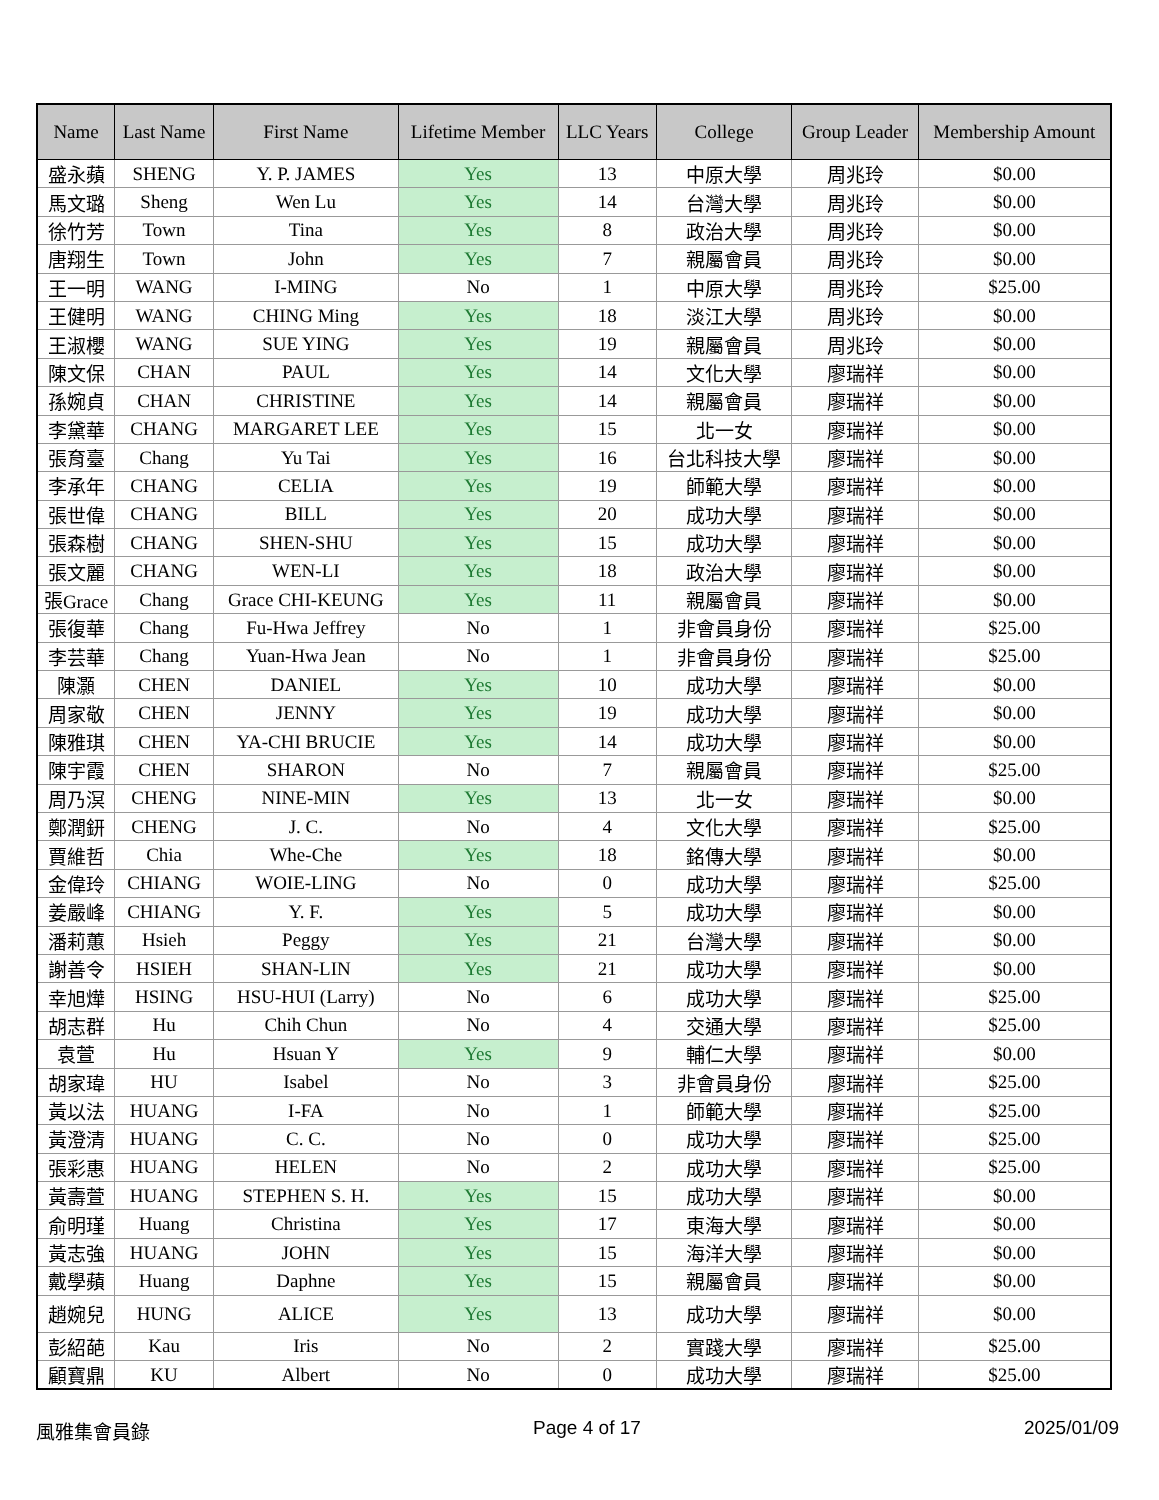| Name | Last Name | First Name | Lifetime Member | LLC Years | College | Group Leader | Membership Amount |
| --- | --- | --- | --- | --- | --- | --- | --- |
| 盛永蘋 | SHENG | Y. P. JAMES | Yes | 13 | 中原大學 | 周兆玲 | $0.00 |
| 馬文璐 | Sheng | Wen Lu | Yes | 14 | 台灣大學 | 周兆玲 | $0.00 |
| 徐竹芳 | Town | Tina | Yes | 8 | 政治大學 | 周兆玲 | $0.00 |
| 唐翔生 | Town | John | Yes | 7 | 親屬會員 | 周兆玲 | $0.00 |
| 王一明 | WANG | I-MING | No | 1 | 中原大學 | 周兆玲 | $25.00 |
| 王健明 | WANG | CHING Ming | Yes | 18 | 淡江大學 | 周兆玲 | $0.00 |
| 王淑櫻 | WANG | SUE YING | Yes | 19 | 親屬會員 | 周兆玲 | $0.00 |
| 陳文保 | CHAN | PAUL | Yes | 14 | 文化大學 | 廖瑞祥 | $0.00 |
| 孫婉貞 | CHAN | CHRISTINE | Yes | 14 | 親屬會員 | 廖瑞祥 | $0.00 |
| 李黛華 | CHANG | MARGARET LEE | Yes | 15 | 北一女 | 廖瑞祥 | $0.00 |
| 張育臺 | Chang | Yu Tai | Yes | 16 | 台北科技大學 | 廖瑞祥 | $0.00 |
| 李承年 | CHANG | CELIA | Yes | 19 | 師範大學 | 廖瑞祥 | $0.00 |
| 張世偉 | CHANG | BILL | Yes | 20 | 成功大學 | 廖瑞祥 | $0.00 |
| 張森樹 | CHANG | SHEN-SHU | Yes | 15 | 成功大學 | 廖瑞祥 | $0.00 |
| 張文麗 | CHANG | WEN-LI | Yes | 18 | 政治大學 | 廖瑞祥 | $0.00 |
| 張Grace | Chang | Grace CHI-KEUNG | Yes | 11 | 親屬會員 | 廖瑞祥 | $0.00 |
| 張復華 | Chang | Fu-Hwa Jeffrey | No | 1 | 非會員身份 | 廖瑞祥 | $25.00 |
| 李芸華 | Chang | Yuan-Hwa Jean | No | 1 | 非會員身份 | 廖瑞祥 | $25.00 |
| 陳灝 | CHEN | DANIEL | Yes | 10 | 成功大學 | 廖瑞祥 | $0.00 |
| 周家敬 | CHEN | JENNY | Yes | 19 | 成功大學 | 廖瑞祥 | $0.00 |
| 陳雅琪 | CHEN | YA-CHI BRUCIE | Yes | 14 | 成功大學 | 廖瑞祥 | $0.00 |
| 陳宇霞 | CHEN | SHARON | No | 7 | 親屬會員 | 廖瑞祥 | $25.00 |
| 周乃溟 | CHENG | NINE-MIN | Yes | 13 | 北一女 | 廖瑞祥 | $0.00 |
| 鄭潤鈃 | CHENG | J. C. | No | 4 | 文化大學 | 廖瑞祥 | $25.00 |
| 賈維哲 | Chia | Whe-Che | Yes | 18 | 銘傳大學 | 廖瑞祥 | $0.00 |
| 金偉玲 | CHIANG | WOIE-LING | No | 0 | 成功大學 | 廖瑞祥 | $25.00 |
| 姜嚴峰 | CHIANG | Y. F. | Yes | 5 | 成功大學 | 廖瑞祥 | $0.00 |
| 潘莉蕙 | Hsieh | Peggy | Yes | 21 | 台灣大學 | 廖瑞祥 | $0.00 |
| 謝善令 | HSIEH | SHAN-LIN | Yes | 21 | 成功大學 | 廖瑞祥 | $0.00 |
| 幸旭燁 | HSING | HSU-HUI (Larry) | No | 6 | 成功大學 | 廖瑞祥 | $25.00 |
| 胡志群 | Hu | Chih Chun | No | 4 | 交通大學 | 廖瑞祥 | $25.00 |
| 袁萱 | Hu | Hsuan Y | Yes | 9 | 輔仁大學 | 廖瑞祥 | $0.00 |
| 胡家瑋 | HU | Isabel | No | 3 | 非會員身份 | 廖瑞祥 | $25.00 |
| 黃以法 | HUANG | I-FA | No | 1 | 師範大學 | 廖瑞祥 | $25.00 |
| 黃澄清 | HUANG | C. C. | No | 0 | 成功大學 | 廖瑞祥 | $25.00 |
| 張彩惠 | HUANG | HELEN | No | 2 | 成功大學 | 廖瑞祥 | $25.00 |
| 黃壽萱 | HUANG | STEPHEN S. H. | Yes | 15 | 成功大學 | 廖瑞祥 | $0.00 |
| 俞明瑾 | Huang | Christina | Yes | 17 | 東海大學 | 廖瑞祥 | $0.00 |
| 黃志強 | HUANG | JOHN | Yes | 15 | 海洋大學 | 廖瑞祥 | $0.00 |
| 戴學蘋 | Huang | Daphne | Yes | 15 | 親屬會員 | 廖瑞祥 | $0.00 |
| 趙婉兒 | HUNG | ALICE | Yes | 13 | 成功大學 | 廖瑞祥 | $0.00 |
| 彭紹葩 | Kau | Iris | No | 2 | 實踐大學 | 廖瑞祥 | $25.00 |
| 顧寶鼎 | KU | Albert | No | 0 | 成功大學 | 廖瑞祥 | $25.00 |
風雅集會員錄 Page 4 of 17 2025/01/09